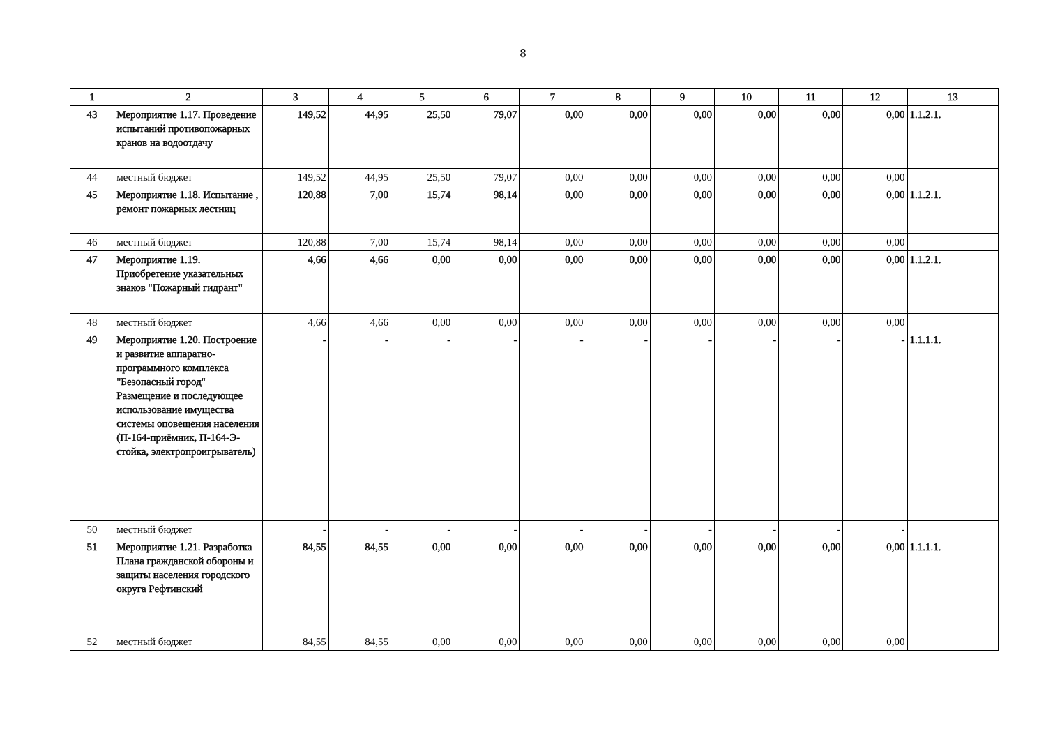8
| 1 | 2 | 3 | 4 | 5 | 6 | 7 | 8 | 9 | 10 | 11 | 12 | 13 |
| 43 | Мероприятие 1.17. Проведение испытаний противопожарных кранов на водоотдачу | 149,52 | 44,95 | 25,50 | 79,07 | 0,00 | 0,00 | 0,00 | 0,00 | 0,00 | 0,00 | 1.1.2.1. |
| 44 | местный бюджет | 149,52 | 44,95 | 25,50 | 79,07 | 0,00 | 0,00 | 0,00 | 0,00 | 0,00 | 0,00 | |
| 45 | Мероприятие 1.18. Испытание , ремонт пожарных лестниц | 120,88 | 7,00 | 15,74 | 98,14 | 0,00 | 0,00 | 0,00 | 0,00 | 0,00 | 0,00 | 1.1.2.1. |
| 46 | местный бюджет | 120,88 | 7,00 | 15,74 | 98,14 | 0,00 | 0,00 | 0,00 | 0,00 | 0,00 | 0,00 | |
| 47 | Мероприятие 1.19. Приобретение указательных знаков "Пожарный гидрант" | 4,66 | 4,66 | 0,00 | 0,00 | 0,00 | 0,00 | 0,00 | 0,00 | 0,00 | 0,00 | 1.1.2.1. |
| 48 | местный бюджет | 4,66 | 4,66 | 0,00 | 0,00 | 0,00 | 0,00 | 0,00 | 0,00 | 0,00 | 0,00 | |
| 49 | Мероприятие 1.20. Построение и развитие аппаратно-программного комплекса "Безопасный город" Размещение и последующее использование имущества системы оповещения населения (П-164-приёмник, П-164-Э-стойка, электропроигрыватель) | - | - | - | - | - | - | - | - | - | - | 1.1.1.1. |
| 50 | местный бюджет | - | - | - | - | - | - | - | - | - | - | |
| 51 | Мероприятие 1.21. Разработка Плана гражданской обороны и защиты населения городского округа Рефтинский | 84,55 | 84,55 | 0,00 | 0,00 | 0,00 | 0,00 | 0,00 | 0,00 | 0,00 | 0,00 | 1.1.1.1. |
| 52 | местный бюджет | 84,55 | 84,55 | 0,00 | 0,00 | 0,00 | 0,00 | 0,00 | 0,00 | 0,00 | 0,00 | |